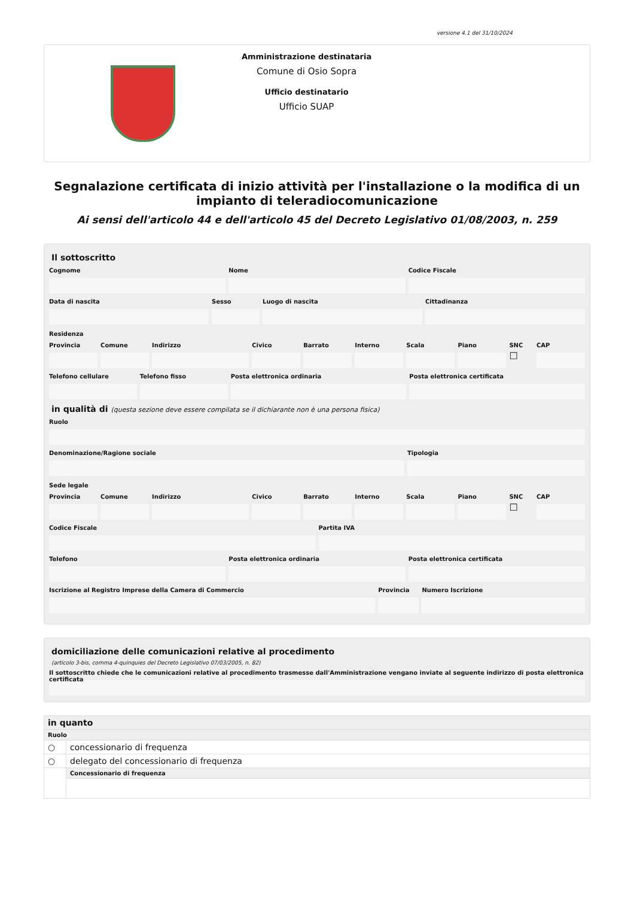versione 4.1 del 31/10/2024
Amministrazione destinataria
Comune di Osio Sopra
Ufficio destinatario
Ufficio SUAP
Segnalazione certificata di inizio attività per l'installazione o la modifica di un impianto di teleradiocomunicazione
Ai sensi dell'articolo 44 e dell'articolo 45 del Decreto Legislativo 01/08/2003, n. 259
Il sottoscritto
Cognome Nome Codice Fiscale
Data di nascita Sesso Luogo di nascita Cittadinanza
Residenza
Provincia Comune Indirizzo Civico Barrato Interno Scala Piano SNC
☐
CAP
Telefono cellulare Telefono fisso Posta elettronica ordinaria Posta elettronica certificata
in qualità di (questa sezione deve essere compilata se il dichiarante non è una persona fisica)
Ruolo
Denominazione/Ragione sociale Tipologia
Sede legale
Provincia Comune Indirizzo Civico Barrato Interno Scala Piano SNC
☐
CAP
Codice Fiscale Partita IVA
Telefono Posta elettronica ordinaria Posta elettronica certificata
Iscrizione al Registro Imprese della Camera di Commercio
Provincia Numero Iscrizione
domiciliazione delle comunicazioni relative al procedimento
(articolo 3-bis, comma 4-quinquies del Decreto Legislativo 07/03/2005, n. 82)
Il sottoscritto chiede che le comunicazioni relative al procedimento trasmesse dall'Amministrazione vengano inviate al seguente indirizzo di posta elettronica certificata
| in quanto | |
| Ruolo | |
| ○ | concessionario di frequenza |
| ○ | delegato del concessionario di frequenza |
| | Concessionario di frequenza |